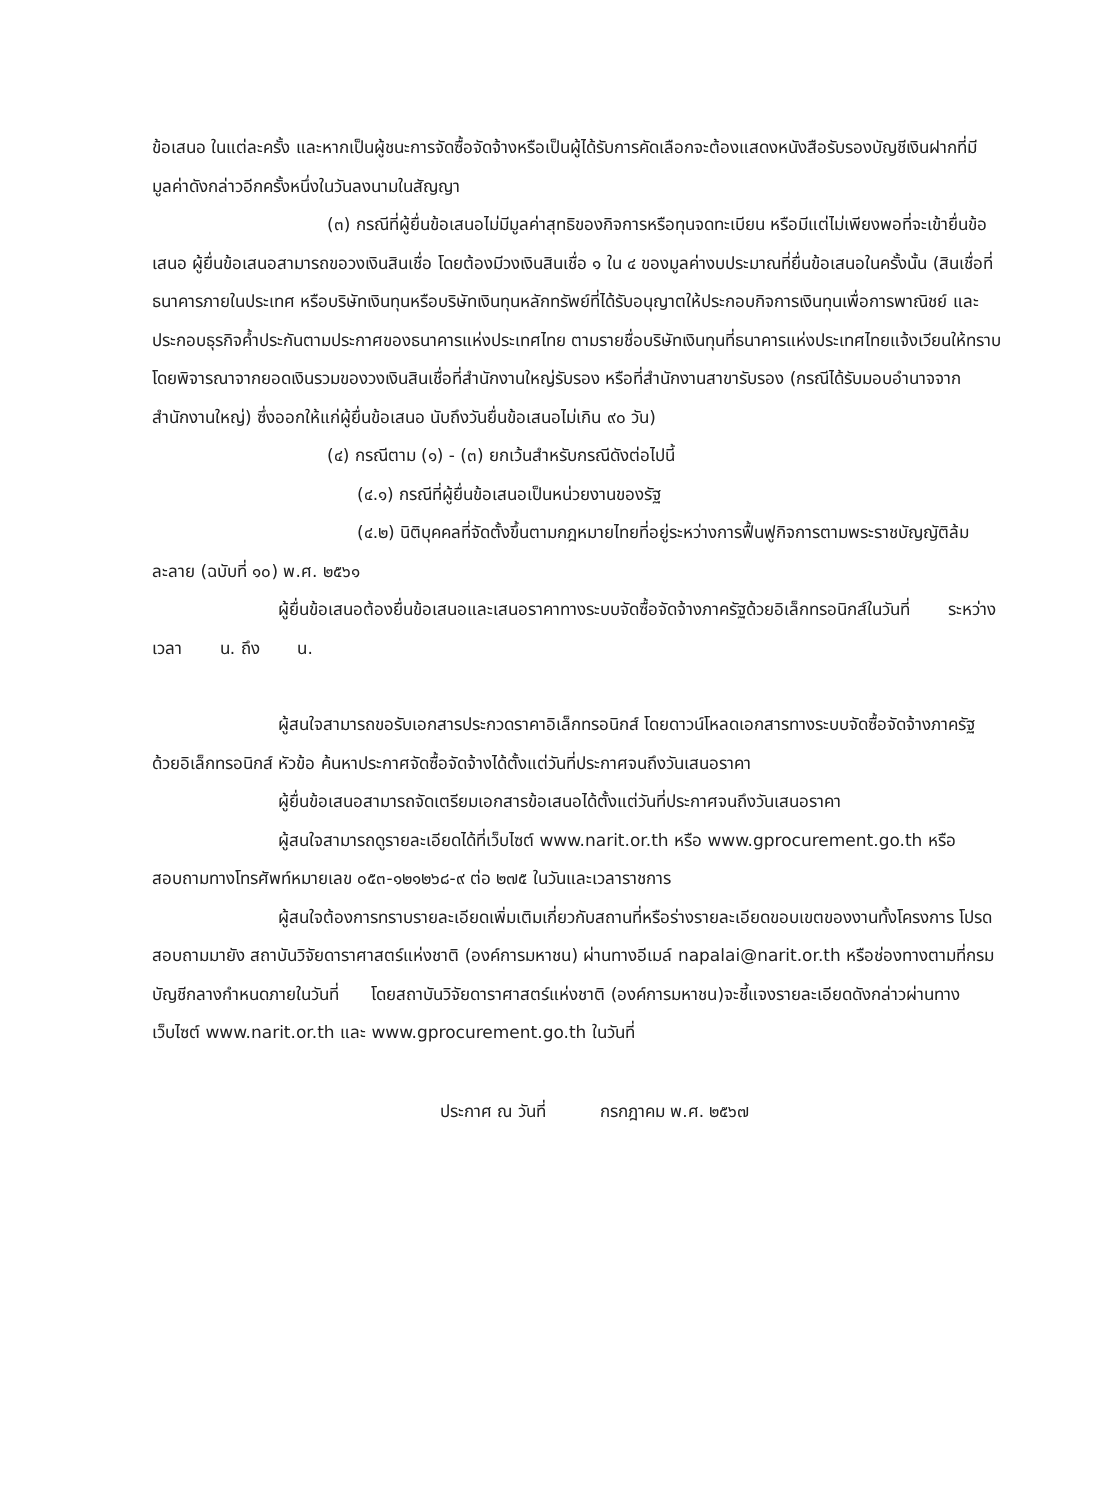ข้อเสนอ ในแต่ละครั้ง และหากเป็นผู้ชนะการจัดซื้อจัดจ้างหรือเป็นผู้ได้รับการคัดเลือกจะต้องแสดงหนังสือรับรองบัญชีเงินฝากที่มีมูลค่าดังกล่าวอีกครั้งหนึ่งในวันลงนามในสัญญา
(๓) กรณีที่ผู้ยื่นข้อเสนอไม่มีมูลค่าสุทธิของกิจการหรือทุนจดทะเบียน หรือมีแต่ไม่เพียงพอที่จะเข้ายื่นข้อเสนอ ผู้ยื่นข้อเสนอสามารถขอวงเงินสินเชื่อ โดยต้องมีวงเงินสินเชื่อ ๑ ใน ๔ ของมูลค่างบประมาณที่ยื่นข้อเสนอในครั้งนั้น (สินเชื่อที่ธนาคารภายในประเทศ หรือบริษัทเงินทุนหรือบริษัทเงินทุนหลักทรัพย์ที่ได้รับอนุญาตให้ประกอบกิจการเงินทุนเพื่อการพาณิชย์ และประกอบธุรกิจค้ำประกันตามประกาศของธนาคารแห่งประเทศไทย ตามรายชื่อบริษัทเงินทุนที่ธนาคารแห่งประเทศไทยแจ้งเวียนให้ทราบ โดยพิจารณาจากยอดเงินรวมของวงเงินสินเชื่อที่สำนักงานใหญ่รับรอง หรือที่สำนักงานสาขารับรอง (กรณีได้รับมอบอำนาจจากสำนักงานใหญ่) ซึ่งออกให้แก่ผู้ยื่นข้อเสนอ นับถึงวันยื่นข้อเสนอไม่เกิน ๙๐ วัน)
(๔) กรณีตาม (๑) - (๓) ยกเว้นสำหรับกรณีดังต่อไปนี้
(๔.๑) กรณีที่ผู้ยื่นข้อเสนอเป็นหน่วยงานของรัฐ
(๔.๒) นิติบุคคลที่จัดตั้งขึ้นตามกฎหมายไทยที่อยู่ระหว่างการฟื้นฟูกิจการตามพระราชบัญญัติล้มละลาย (ฉบับที่ ๑๐) พ.ศ. ๒๕๖๑
ผู้ยื่นข้อเสนอต้องยื่นข้อเสนอและเสนอราคาทางระบบจัดซื้อจัดจ้างภาครัฐด้วยอิเล็กทรอนิกส์ในวันที่ ระหว่างเวลา น. ถึง น.
ผู้สนใจสามารถขอรับเอกสารประกวดราคาอิเล็กทรอนิกส์ โดยดาวน์โหลดเอกสารทางระบบจัดซื้อจัดจ้างภาครัฐด้วยอิเล็กทรอนิกส์ หัวข้อ ค้นหาประกาศจัดซื้อจัดจ้างได้ตั้งแต่วันที่ประกาศจนถึงวันเสนอราคา
ผู้ยื่นข้อเสนอสามารถจัดเตรียมเอกสารข้อเสนอได้ตั้งแต่วันที่ประกาศจนถึงวันเสนอราคา
ผู้สนใจสามารถดูรายละเอียดได้ที่เว็บไซต์ www.narit.or.th หรือ www.gprocurement.go.th หรือสอบถามทางโทรศัพท์หมายเลข ๐๕๓-๑๒๑๒๖๘-๙ ต่อ ๒๗๕ ในวันและเวลาราชการ
ผู้สนใจต้องการทราบรายละเอียดเพิ่มเติมเกี่ยวกับสถานที่หรือร่างรายละเอียดขอบเขตของงานทั้งโครงการ โปรดสอบถามมายัง สถาบันวิจัยดาราศาสตร์แห่งชาติ (องค์การมหาชน) ผ่านทางอีเมล์ napalai@narit.or.th หรือช่องทางตามที่กรมบัญชีกลางกำหนดภายในวันที่ โดยสถาบันวิจัยดาราศาสตร์แห่งชาติ (องค์การมหาชน)จะชี้แจงรายละเอียดดังกล่าวผ่านทางเว็บไซต์ www.narit.or.th และ www.gprocurement.go.th ในวันที่
ประกาศ ณ วันที่ กรกฎาคม พ.ศ. ๒๕๖๗